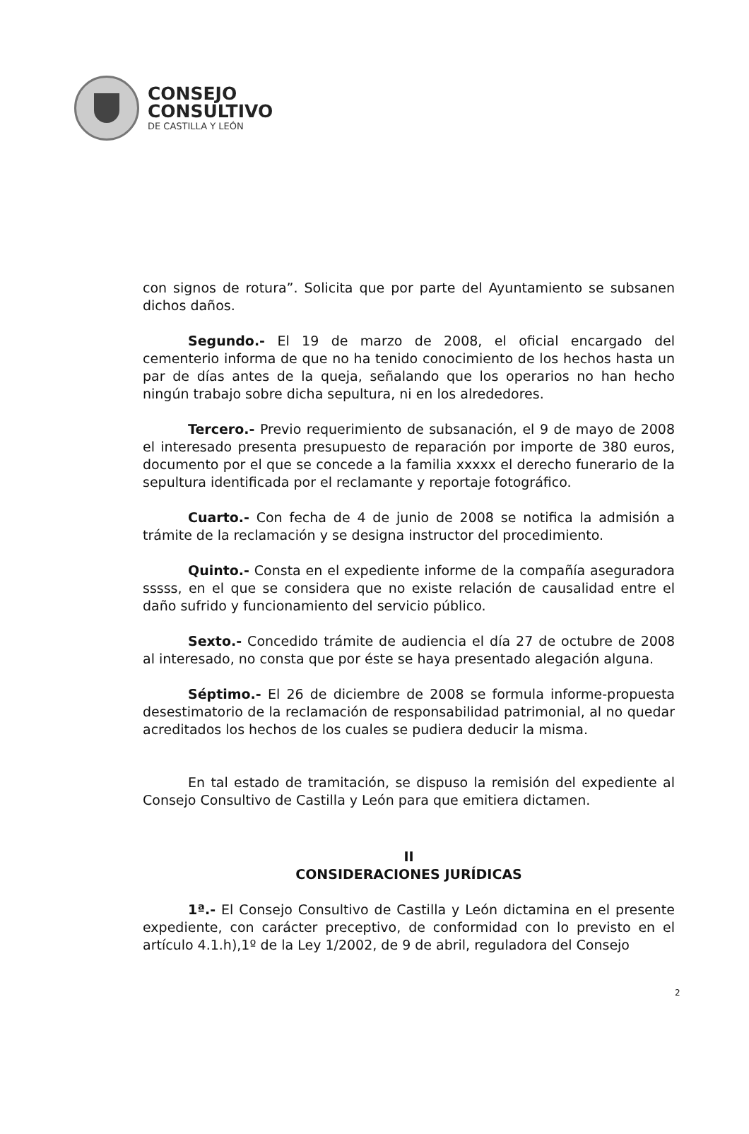CONSEJO
CONSULTIVO
DE CASTILLA Y LEÓN
con signos de rotura”. Solicita que por parte del Ayuntamiento se subsanen dichos daños.
Segundo.- El 19 de marzo de 2008, el oficial encargado del cementerio informa de que no ha tenido conocimiento de los hechos hasta un par de días antes de la queja, señalando que los operarios no han hecho ningún trabajo sobre dicha sepultura, ni en los alrededores.
Tercero.- Previo requerimiento de subsanación, el 9 de mayo de 2008 el interesado presenta presupuesto de reparación por importe de 380 euros, documento por el que se concede a la familia xxxxx el derecho funerario de la sepultura identificada por el reclamante y reportaje fotográfico.
Cuarto.- Con fecha de 4 de junio de 2008 se notifica la admisión a trámite de la reclamación y se designa instructor del procedimiento.
Quinto.- Consta en el expediente informe de la compañía aseguradora sssss, en el que se considera que no existe relación de causalidad entre el daño sufrido y funcionamiento del servicio público.
Sexto.- Concedido trámite de audiencia el día 27 de octubre de 2008 al interesado, no consta que por éste se haya presentado alegación alguna.
Séptimo.- El 26 de diciembre de 2008 se formula informe-propuesta desestimatorio de la reclamación de responsabilidad patrimonial, al no quedar acreditados los hechos de los cuales se pudiera deducir la misma.
En tal estado de tramitación, se dispuso la remisión del expediente al Consejo Consultivo de Castilla y León para que emitiera dictamen.
II
CONSIDERACIONES JURÍDICAS
1ª.- El Consejo Consultivo de Castilla y León dictamina en el presente expediente, con carácter preceptivo, de conformidad con lo previsto en el artículo 4.1.h),1º de la Ley 1/2002, de 9 de abril, reguladora del Consejo
2